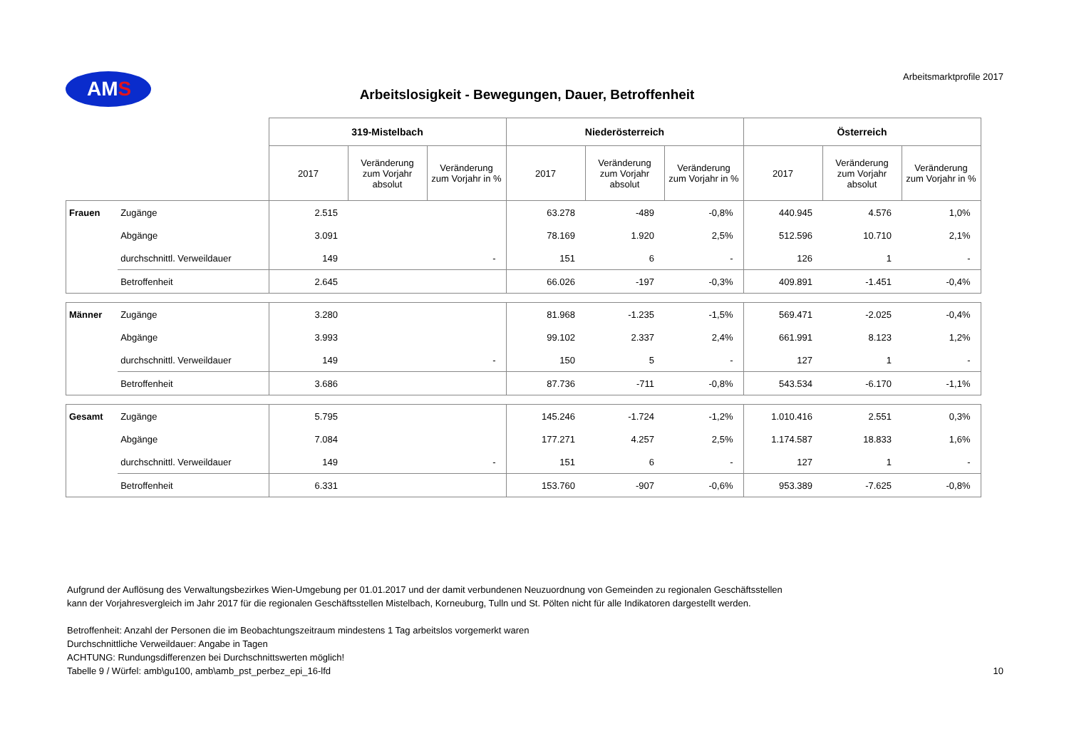AMS
Arbeitslosigkeit - Bewegungen, Dauer, Betroffenheit
Arbeitsmarktprofile 2017
| | | 319-Mistelbach | | | Niederösterreich | | | Österreich | | |
| --- | --- | --- | --- | --- | --- | --- | --- | --- | --- | --- |
| | | 2017 | Veränderung zum Vorjahr absolut | Veränderung zum Vorjahr in % | 2017 | Veränderung zum Vorjahr absolut | Veränderung zum Vorjahr in % | 2017 | Veränderung zum Vorjahr absolut | Veränderung zum Vorjahr in % |
| Frauen | Zugänge | 2.515 | | | 63.278 | -489 | -0,8% | 440.945 | 4.576 | 1,0% |
| | Abgänge | 3.091 | | | 78.169 | 1.920 | 2,5% | 512.596 | 10.710 | 2,1% |
| | durchschnittl. Verweildauer | 149 | | - | 151 | 6 | - | 126 | 1 | - |
| | Betroffenheit | 2.645 | | | 66.026 | -197 | -0,3% | 409.891 | -1.451 | -0,4% |
| Männer | Zugänge | 3.280 | | | 81.968 | -1.235 | -1,5% | 569.471 | -2.025 | -0,4% |
| | Abgänge | 3.993 | | | 99.102 | 2.337 | 2,4% | 661.991 | 8.123 | 1,2% |
| | durchschnittl. Verweildauer | 149 | | - | 150 | 5 | - | 127 | 1 | - |
| | Betroffenheit | 3.686 | | | 87.736 | -711 | -0,8% | 543.534 | -6.170 | -1,1% |
| Gesamt | Zugänge | 5.795 | | | 145.246 | -1.724 | -1,2% | 1.010.416 | 2.551 | 0,3% |
| | Abgänge | 7.084 | | | 177.271 | 4.257 | 2,5% | 1.174.587 | 18.833 | 1,6% |
| | durchschnittl. Verweildauer | 149 | | - | 151 | 6 | - | 127 | 1 | - |
| | Betroffenheit | 6.331 | | | 153.760 | -907 | -0,6% | 953.389 | -7.625 | -0,8% |
Aufgrund der Auflösung des Verwaltungsbezirkes Wien-Umgebung per 01.01.2017 und der damit verbundenen Neuzuordnung von Gemeinden zu regionalen Geschäftsstellen
kann der Vorjahresvergleich im Jahr 2017 für die regionalen Geschäftsstellen Mistelbach, Korneuburg, Tulln und St. Pölten nicht für alle Indikatoren dargestellt werden.
Betroffenheit: Anzahl der Personen die im Beobachtungszeitraum mindestens 1 Tag arbeitslos vorgemerkt waren
Durchschnittliche Verweildauer: Angabe in Tagen
ACHTUNG: Rundungsdifferenzen bei Durchschnittswerten möglich!
Tabelle 9 / Würfel: amb\gu100, amb\amb_pst_perbez_epi_16-lfd 10